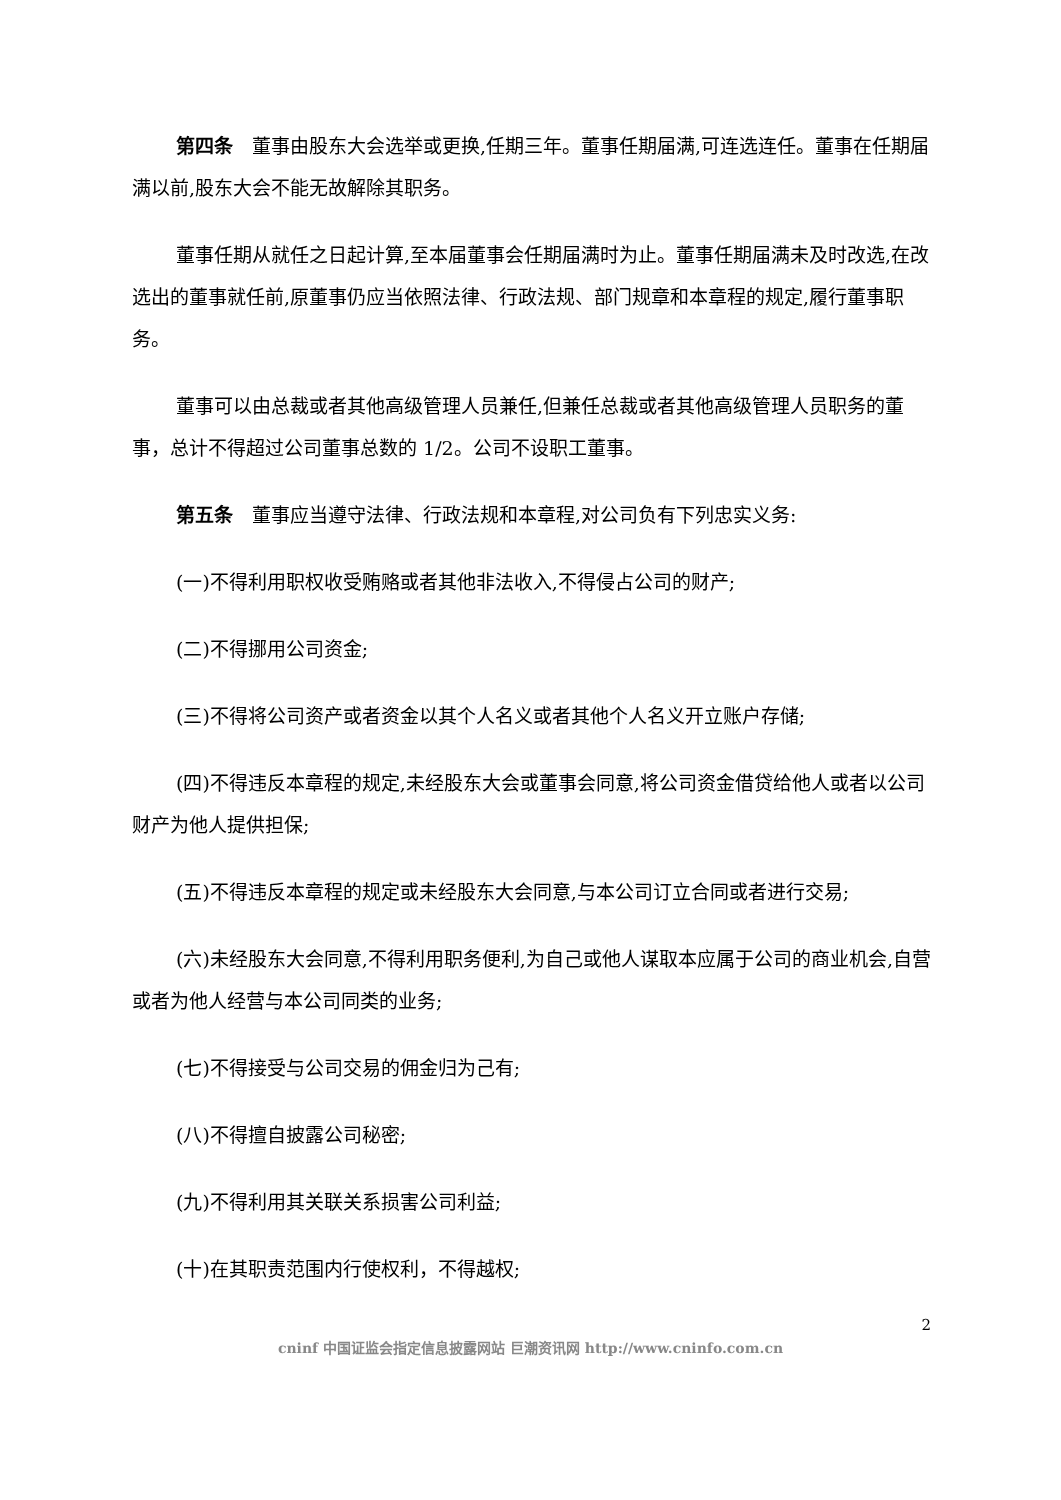第四条　董事由股东大会选举或更换,任期三年。董事任期届满,可连选连任。董事在任期届满以前,股东大会不能无故解除其职务。
董事任期从就任之日起计算,至本届董事会任期届满时为止。董事任期届满未及时改选,在改选出的董事就任前,原董事仍应当依照法律、行政法规、部门规章和本章程的规定,履行董事职务。
董事可以由总裁或者其他高级管理人员兼任,但兼任总裁或者其他高级管理人员职务的董事，总计不得超过公司董事总数的 1/2。公司不设职工董事。
第五条　董事应当遵守法律、行政法规和本章程,对公司负有下列忠实义务:
(一)不得利用职权收受贿赂或者其他非法收入,不得侵占公司的财产;
(二)不得挪用公司资金;
(三)不得将公司资产或者资金以其个人名义或者其他个人名义开立账户存储;
(四)不得违反本章程的规定,未经股东大会或董事会同意,将公司资金借贷给他人或者以公司财产为他人提供担保;
(五)不得违反本章程的规定或未经股东大会同意,与本公司订立合同或者进行交易;
(六)未经股东大会同意,不得利用职务便利,为自己或他人谋取本应属于公司的商业机会,自营或者为他人经营与本公司同类的业务;
(七)不得接受与公司交易的佣金归为己有;
(八)不得擅自披露公司秘密;
(九)不得利用其关联关系损害公司利益;
(十)在其职责范围内行使权利，不得越权;
2
cninf 中国证监会指定信息披露网站 巨潮资讯网 http://www.cninfo.com.cn